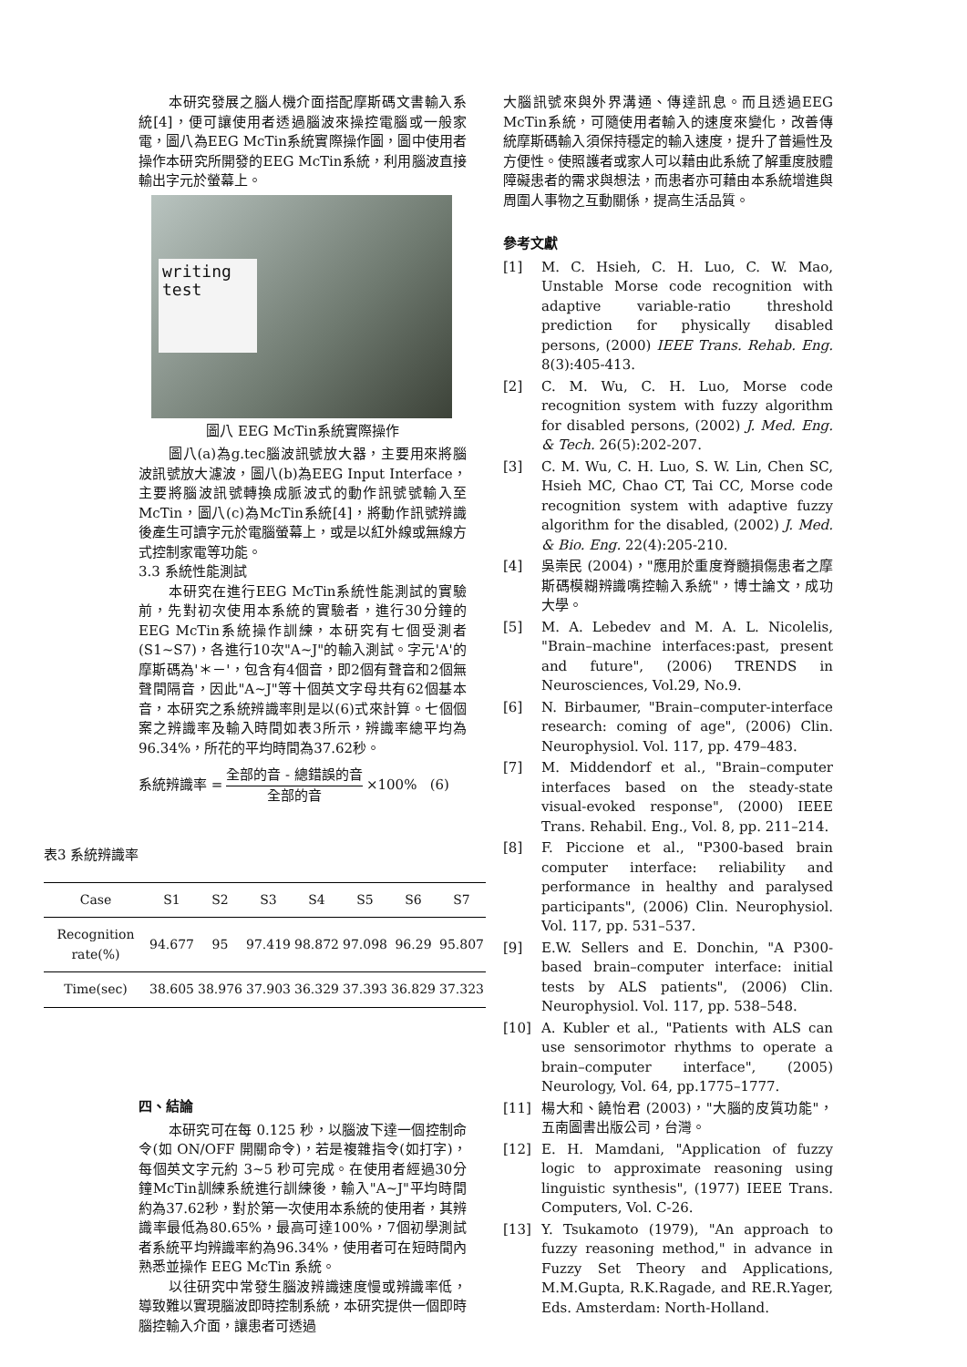本研究發展之腦人機介面搭配摩斯碼文書輸入系統[4]，便可讓使用者透過腦波來操控電腦或一般家電，圖八為EEG McTin系統實際操作圖，圖中使用者操作本研究所開發的EEG McTin系統，利用腦波直接輸出字元於螢幕上。
writing
test
圖八 EEG McTin系統實際操作
圖八(a)為g.tec腦波訊號放大器，主要用來將腦波訊號放大濾波，圖八(b)為EEG Input Interface，主要將腦波訊號轉換成脈波式的動作訊號號輸入至McTin，圖八(c)為McTin系統[4]，將動作訊號辨識後產生可讀字元於電腦螢幕上，或是以紅外線或無線方式控制家電等功能。
3.3 系統性能測試
本研究在進行EEG McTin系統性能測試的實驗前，先對初次使用本系統的實驗者，進行30分鐘的EEG McTin系統操作訓練，本研究有七個受測者(S1~S7)，各進行10次"A~J"的輸入測試。字元'A'的摩斯碼為'＊－'，包含有4個音，即2個有聲音和2個無聲間隔音，因此"A~J"等十個英文字母共有62個基本音，本研究之系統辨識率則是以(6)式來計算。七個個案之辨識率及輸入時間如表3所示，辨識率總平均為96.34%，所花的平均時間為37.62秒。
系統辨識率 =
全部的音 - 總錯誤的音
全部的音
×100% (6)
四、結論
本研究可在每 0.125 秒，以腦波下達一個控制命令(如 ON/OFF 開關命令)，若是複雜指令(如打字)，每個英文字元約 3~5 秒可完成。在使用者經過30分鐘McTin訓練系統進行訓練後，輸入"A~J"平均時間約為37.62秒，對於第一次使用本系統的使用者，其辨識率最低為80.65%，最高可達100%，7個初學測試者系統平均辨識率約為96.34%，使用者可在短時間內熟悉並操作 EEG McTin 系統。
以往研究中常發生腦波辨識速度慢或辨識率低，導致難以實現腦波即時控制系統，本研究提供一個即時腦控輸入介面，讓患者可透過
表3 系統辨識率
| Case | S1 | S2 | S3 | S4 | S5 | S6 | S7 |
| --- | --- | --- | --- | --- | --- | --- | --- |
| Recognition rate(%) | 94.677 | 95 | 97.419 | 98.872 | 97.098 | 96.29 | 95.807 |
| Time(sec) | 38.605 | 38.976 | 37.903 | 36.329 | 37.393 | 36.829 | 37.323 |
大腦訊號來與外界溝通、傳達訊息。而且透過EEG McTin系統，可隨使用者輸入的速度來變化，改善傳統摩斯碼輸入須保持穩定的輸入速度，提升了普遍性及方便性。使照護者或家人可以藉由此系統了解重度肢體障礙患者的需求與想法，而患者亦可藉由本系統增進與周圍人事物之互動關係，提高生活品質。
參考文獻
[1] M. C. Hsieh, C. H. Luo, C. W. Mao, Unstable Morse code recognition with adaptive variable-ratio threshold prediction for physically disabled persons, (2000) IEEE Trans. Rehab. Eng. 8(3):405-413.
[2] C. M. Wu, C. H. Luo, Morse code recognition system with fuzzy algorithm for disabled persons, (2002) J. Med. Eng. & Tech. 26(5):202-207.
[3] C. M. Wu, C. H. Luo, S. W. Lin, Chen SC, Hsieh MC, Chao CT, Tai CC, Morse code recognition system with adaptive fuzzy algorithm for the disabled, (2002) J. Med. & Bio. Eng. 22(4):205-210.
[4] 吳崇民 (2004)，"應用於重度脊髓損傷患者之摩斯碼模糊辨識嘴控輸入系統"，博士論文，成功大學。
[5] M. A. Lebedev and M. A. L. Nicolelis, "Brain–machine interfaces:past, present and future", (2006) TRENDS in Neurosciences, Vol.29, No.9.
[6] N. Birbaumer, "Brain–computer-interface research: coming of age", (2006) Clin. Neurophysiol. Vol. 117, pp. 479–483.
[7] M. Middendorf et al., "Brain–computer interfaces based on the steady-state visual-evoked response", (2000) IEEE Trans. Rehabil. Eng., Vol. 8, pp. 211–214.
[8] F. Piccione et al., "P300-based brain computer interface: reliability and performance in healthy and paralysed participants", (2006) Clin. Neurophysiol. Vol. 117, pp. 531–537.
[9] E.W. Sellers and E. Donchin, "A P300-based brain–computer interface: initial tests by ALS patients", (2006) Clin. Neurophysiol. Vol. 117, pp. 538–548.
[10] A. Kubler et al., "Patients with ALS can use sensorimotor rhythms to operate a brain–computer interface", (2005) Neurology, Vol. 64, pp.1775–1777.
[11] 楊大和、饒怡君 (2003)，"大腦的皮質功能"，五南圖書出版公司，台灣。
[12] E. H. Mamdani, "Application of fuzzy logic to approximate reasoning using linguistic synthesis", (1977) IEEE Trans. Computers, Vol. C-26.
[13] Y. Tsukamoto (1979), "An approach to fuzzy reasoning method," in advance in Fuzzy Set Theory and Applications, M.M.Gupta, R.K.Ragade, and RE.R.Yager, Eds. Amsterdam: North-Holland.